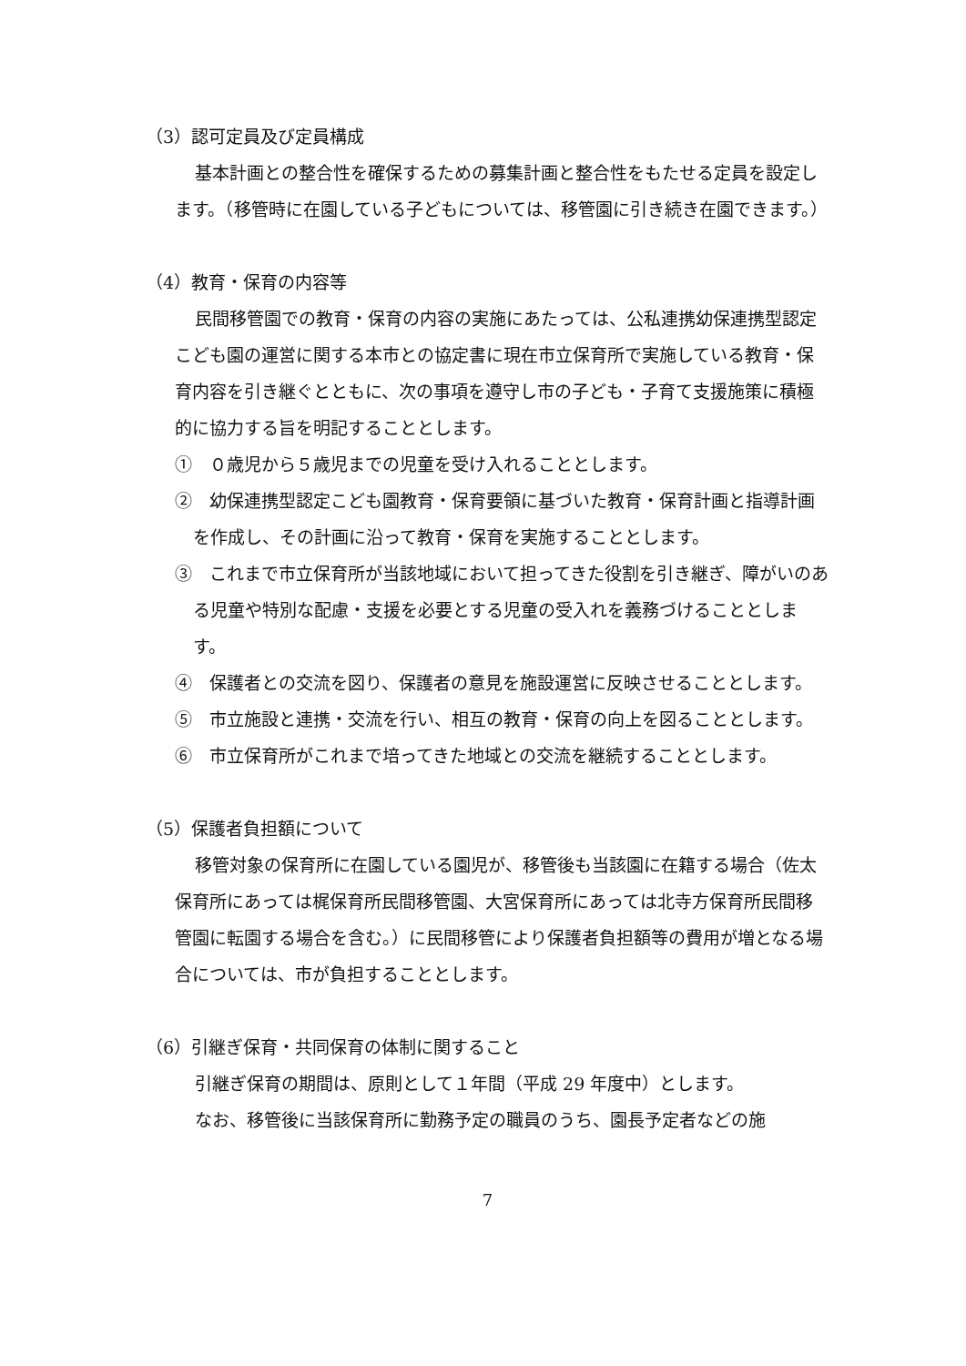（3）認可定員及び定員構成
基本計画との整合性を確保するための募集計画と整合性をもたせる定員を設定します。（移管時に在園している子どもについては、移管園に引き続き在園できます。）
（4）教育・保育の内容等
民間移管園での教育・保育の内容の実施にあたっては、公私連携幼保連携型認定こども園の運営に関する本市との協定書に現在市立保育所で実施している教育・保育内容を引き継ぐとともに、次の事項を遵守し市の子ども・子育て支援施策に積極的に協力する旨を明記することとします。
①　０歳児から５歳児までの児童を受け入れることとします。
②　幼保連携型認定こども園教育・保育要領に基づいた教育・保育計画と指導計画を作成し、その計画に沿って教育・保育を実施することとします。
③　これまで市立保育所が当該地域において担ってきた役割を引き継ぎ、障がいのある児童や特別な配慮・支援を必要とする児童の受入れを義務づけることとします。
④　保護者との交流を図り、保護者の意見を施設運営に反映させることとします。
⑤　市立施設と連携・交流を行い、相互の教育・保育の向上を図ることとします。
⑥　市立保育所がこれまで培ってきた地域との交流を継続することとします。
（5）保護者負担額について
移管対象の保育所に在園している園児が、移管後も当該園に在籍する場合（佐太保育所にあっては梶保育所民間移管園、大宮保育所にあっては北寺方保育所民間移管園に転園する場合を含む。）に民間移管により保護者負担額等の費用が増となる場合については、市が負担することとします。
（6）引継ぎ保育・共同保育の体制に関すること
引継ぎ保育の期間は、原則として１年間（平成 29 年度中）とします。
なお、移管後に当該保育所に勤務予定の職員のうち、園長予定者などの施
7